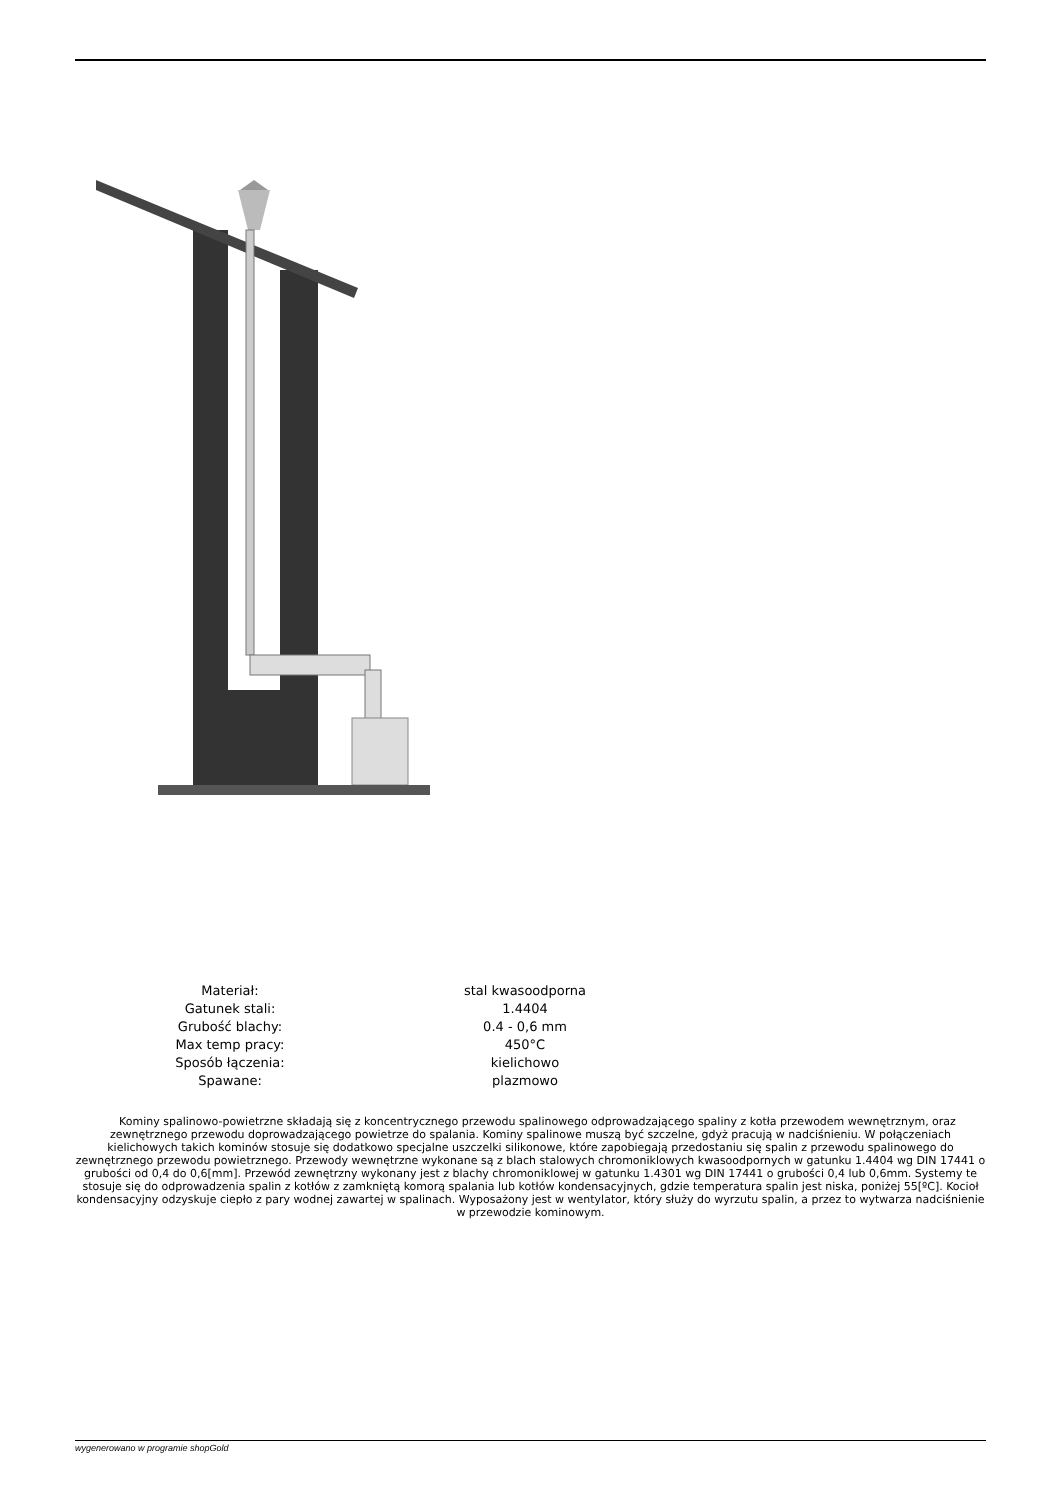| Materiał: | stal kwasoodporna |
| Gatunek stali: | 1.4404 |
| Grubość blachy: | 0.4 - 0,6 mm |
| Max temp pracy: | 450°C |
| Sposób łączenia: | kielichowo |
| Spawane: | plazmowo |
Kominy spalinowo-powietrzne składają się z koncentrycznego przewodu spalinowego odprowadzającego spaliny z kotła przewodem wewnętrznym, oraz zewnętrznego przewodu doprowadzającego powietrze do spalania. Kominy spalinowe muszą być szczelne, gdyż pracują w nadciśnieniu. W połączeniach kielichowych takich kominów stosuje się dodatkowo specjalne uszczelki silikonowe, które zapobiegają przedostaniu się spalin z przewodu spalinowego do zewnętrznego przewodu powietrznego. Przewody wewnętrzne wykonane są z blach stalowych chromoniklowych kwasoodpornych w gatunku 1.4404 wg DIN 17441 o grubości od 0,4 do 0,6[mm]. Przewód zewnętrzny wykonany jest z blachy chromoniklowej w gatunku 1.4301 wg DIN 17441 o grubości 0,4 lub 0,6mm. Systemy te stosuje się do odprowadzenia spalin z kotłów z zamkniętą komorą spalania lub kotłów kondensacyjnych, gdzie temperatura spalin jest niska, poniżej 55[ºC]. Kocioł kondensacyjny odzyskuje ciepło z pary wodnej zawartej w spalinach. Wyposażony jest w wentylator, który służy do wyrzutu spalin, a przez to wytwarza nadciśnienie w przewodzie kominowym.
wygenerowano w programie shopGold